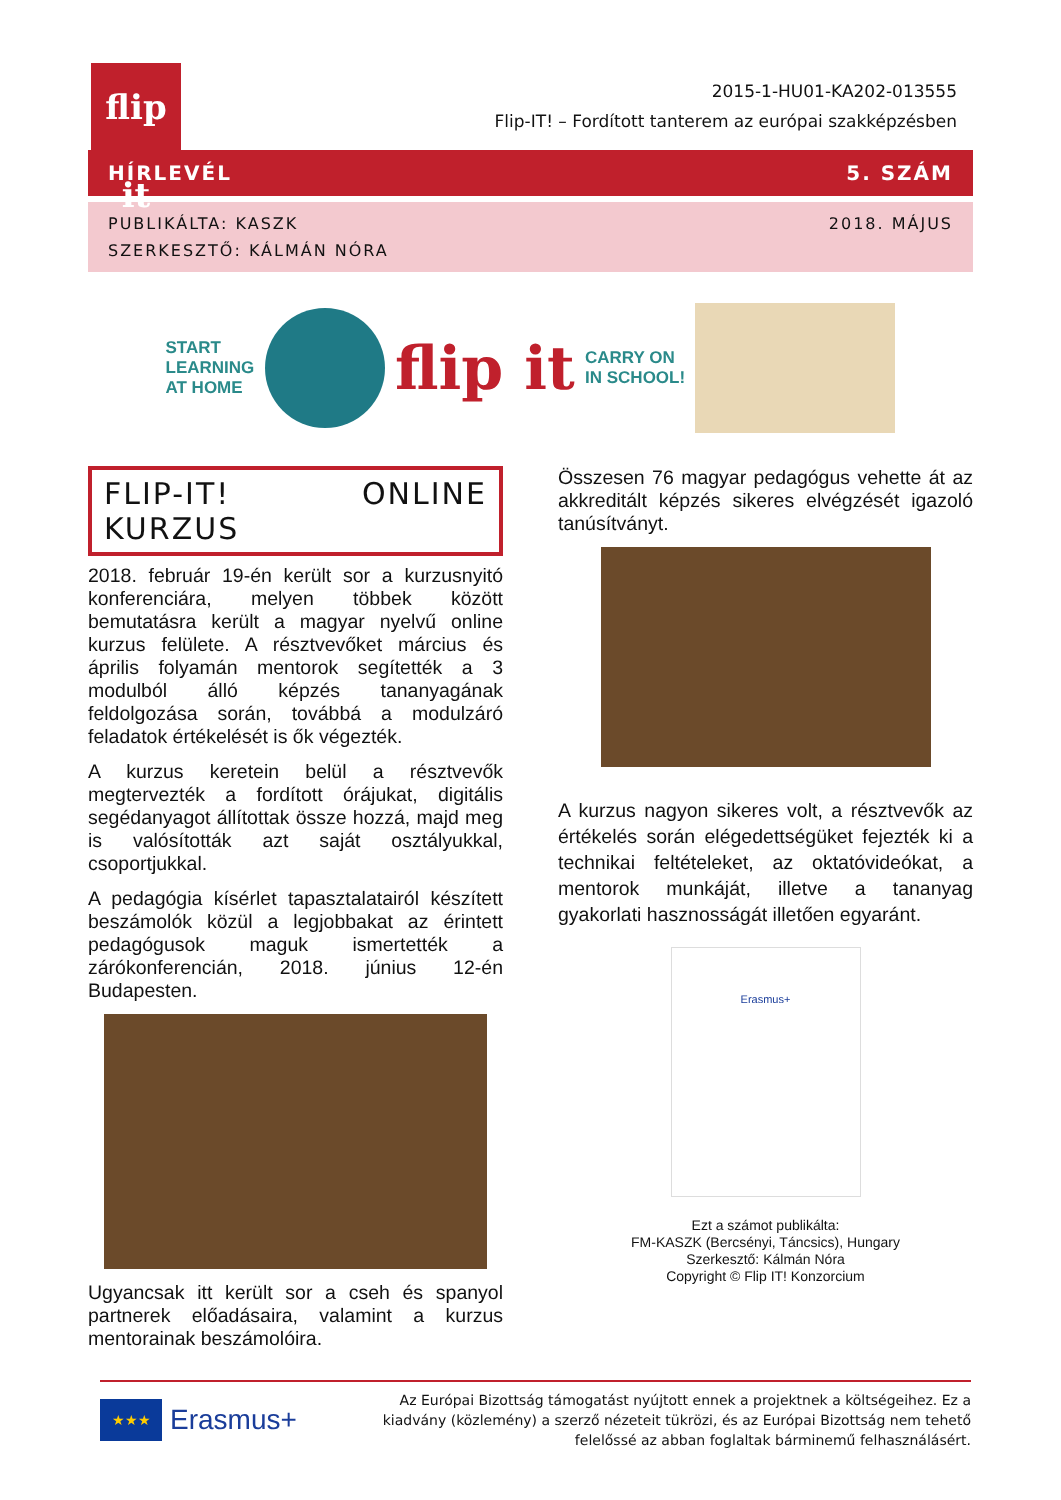flip it
2015-1-HU01-KA202-013555
Flip-IT! – Fordított tanterem az európai szakképzésben
HÍRLEVÉL 5. SZÁM
PUBLIKÁLTA: KASZK
SZERKESZTŐ: KÁLMÁN NÓRA
2018. MÁJUS
START
LEARNING
AT HOME
flip it
CARRY ON
IN SCHOOL!
FLIP-IT! ONLINE KURZUS
2018. február 19-én került sor a kurzusnyitó konferenciára, melyen többek között bemutatásra került a magyar nyelvű online kurzus felülete. A résztvevőket március és április folyamán mentorok segítették a 3 modulból álló képzés tananyagának feldolgozása során, továbbá a modulzáró feladatok értékelését is ők végezték.
A kurzus keretein belül a résztvevők megtervezték a fordított órájukat, digitális segédanyagot állítottak össze hozzá, majd meg is valósították azt saját osztályukkal, csoportjukkal.
A pedagógia kísérlet tapasztalatairól készített beszámolók közül a legjobbakat az érintett pedagógusok maguk ismertették a zárókonferencián, 2018. június 12-én Budapesten.
Ugyancsak itt került sor a cseh és spanyol partnerek előadásaira, valamint a kurzus mentorainak beszámolóira.
Összesen 76 magyar pedagógus vehette át az akkreditált képzés sikeres elvégzését igazoló tanúsítványt.
A kurzus nagyon sikeres volt, a résztvevők az értékelés során elégedettségüket fejezték ki a technikai feltételeket, az oktatóvideókat, a mentorok munkáját, illetve a tananyag gyakorlati hasznosságát illetően egyaránt.
Erasmus+
Ezt a számot publikálta:
FM-KASZK (Bercsényi, Táncsics), Hungary
Szerkesztő: Kálmán Nóra
Copyright © Flip IT! Konzorcium
★★★
Erasmus+
Az Európai Bizottság támogatást nyújtott ennek a projektnek a költségeihez. Ez a kiadvány (közlemény) a szerző nézeteit tükrözi, és az Európai Bizottság nem tehető felelőssé az abban foglaltak bárminemű felhasználásért.